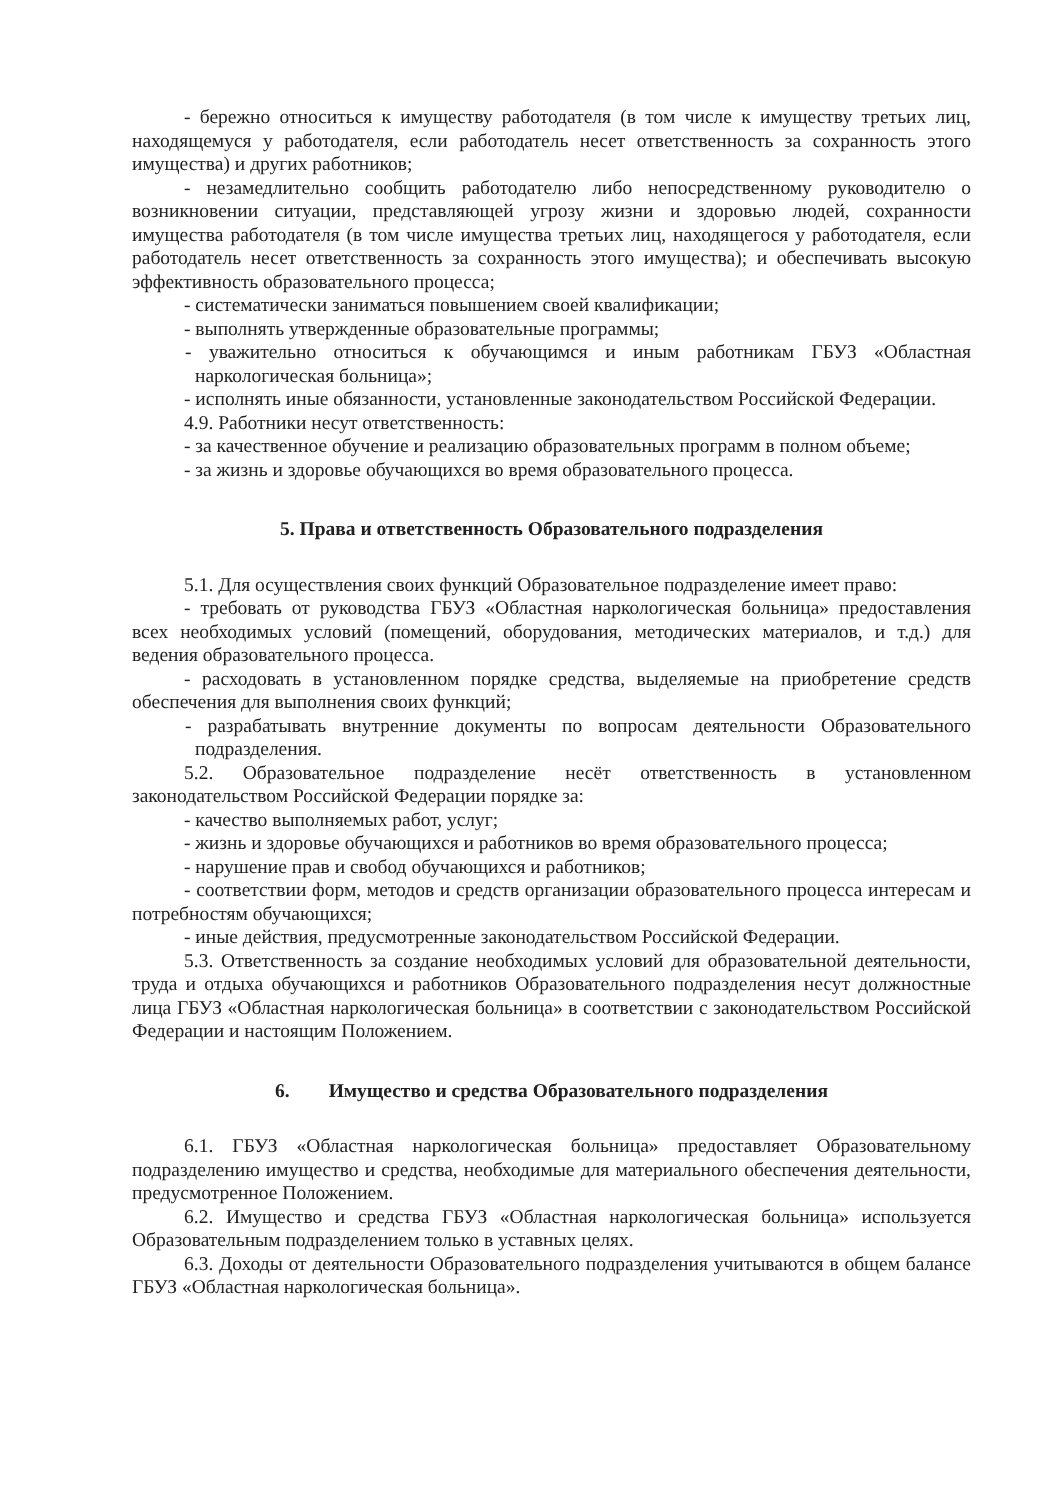- бережно относиться к имуществу работодателя (в том числе к имуществу третьих лиц, находящемуся у работодателя, если работодатель несет ответственность за сохранность этого имущества) и других работников;
- незамедлительно сообщить работодателю либо непосредственному руководителю о возникновении ситуации, представляющей угрозу жизни и здоровью людей, сохранности имущества работодателя (в том числе имущества третьих лиц, находящегося у работодателя, если работодатель несет ответственность за сохранность этого имущества); и обеспечивать высокую эффективность образовательного процесса;
- систематически заниматься повышением своей квалификации;
- выполнять утвержденные образовательные программы;
- уважительно относиться к обучающимся и иным работникам ГБУЗ «Областная наркологическая больница»;
- исполнять иные обязанности, установленные законодательством Российской Федерации.
4.9. Работники несут ответственность:
- за качественное обучение и реализацию образовательных программ в полном объеме;
- за жизнь и здоровье обучающихся во время образовательного процесса.
5. Права и ответственность Образовательного подразделения
5.1. Для осуществления своих функций Образовательное подразделение имеет право:
- требовать от руководства ГБУЗ «Областная наркологическая больница» предоставления всех необходимых условий (помещений, оборудования, методических материалов, и т.д.) для ведения образовательного процесса.
- расходовать в установленном порядке средства, выделяемые на приобретение средств обеспечения для выполнения своих функций;
- разрабатывать внутренние документы по вопросам деятельности Образовательного подразделения.
5.2. Образовательное подразделение несёт ответственность в установленном законодательством Российской Федерации порядке за:
- качество выполняемых работ, услуг;
- жизнь и здоровье обучающихся и работников во время образовательного процесса;
- нарушение прав и свобод обучающихся и работников;
- соответствии форм, методов и средств организации образовательного процесса интересам и потребностям обучающихся;
- иные действия, предусмотренные законодательством Российской Федерации.
5.3. Ответственность за создание необходимых условий для образовательной деятельности, труда и отдыха обучающихся и работников Образовательного подразделения несут должностные лица ГБУЗ «Областная наркологическая больница» в соответствии с законодательством Российской Федерации и настоящим Положением.
6. Имущество и средства Образовательного подразделения
6.1. ГБУЗ «Областная наркологическая больница» предоставляет Образовательному подразделению имущество и средства, необходимые для материального обеспечения деятельности, предусмотренное Положением.
6.2. Имущество и средства ГБУЗ «Областная наркологическая больница» используется Образовательным подразделением только в уставных целях.
6.3. Доходы от деятельности Образовательного подразделения учитываются в общем балансе ГБУЗ «Областная наркологическая больница».